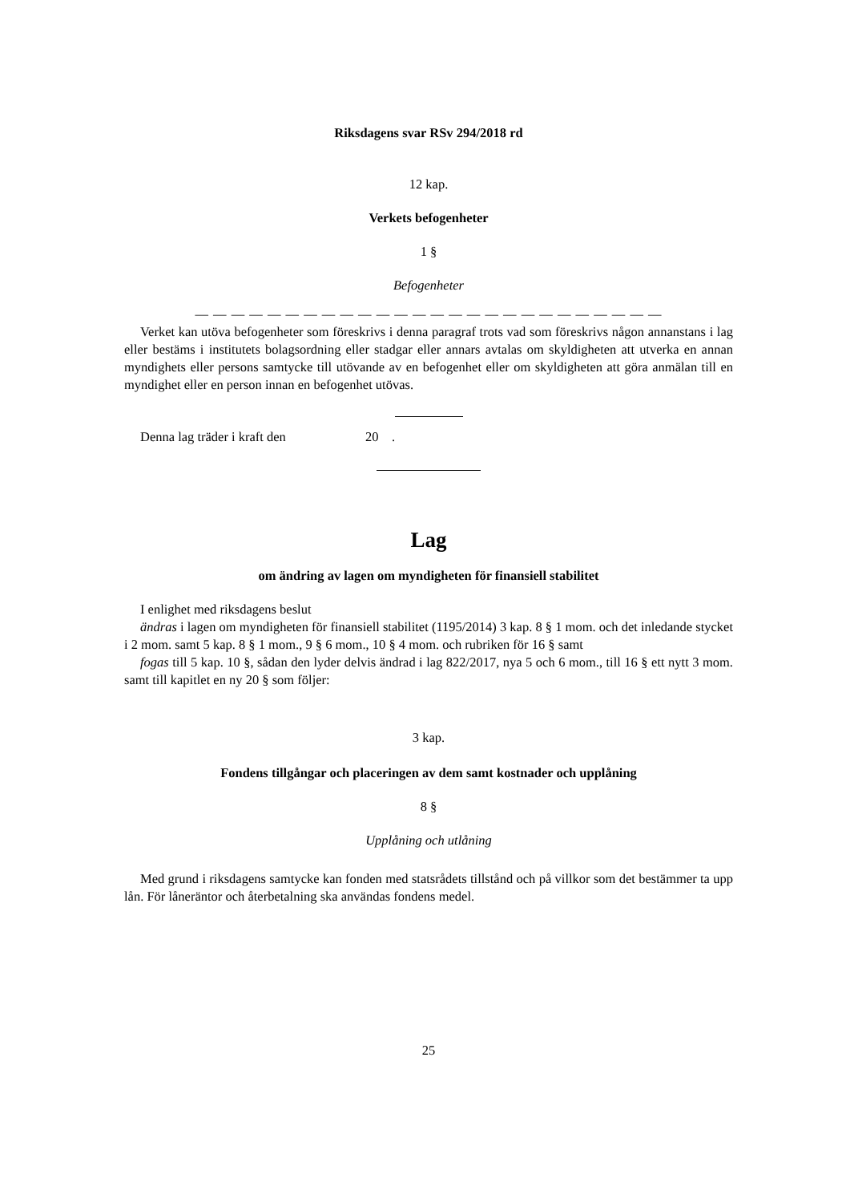Riksdagens svar RSv 294/2018 rd
12 kap.
Verkets befogenheter
1 §
Befogenheter
— — — — — — — — — — — — — — — — — — — — — — — — — —
Verket kan utöva befogenheter som föreskrivs i denna paragraf trots vad som föreskrivs någon annanstans i lag eller bestäms i institutets bolagsordning eller stadgar eller annars avtalas om skyldigheten att utverka en annan myndighets eller persons samtycke till utövande av en befogenhet eller om skyldigheten att göra anmälan till en myndighet eller en person innan en befogenhet utövas.
Denna lag träder i kraft den 20 .
Lag
om ändring av lagen om myndigheten för finansiell stabilitet
I enlighet med riksdagens beslut
ändras i lagen om myndigheten för finansiell stabilitet (1195/2014) 3 kap. 8 § 1 mom. och det inledande stycket i 2 mom. samt 5 kap. 8 § 1 mom., 9 § 6 mom., 10 § 4 mom. och rubriken för 16 § samt
fogas till 5 kap. 10 §, sådan den lyder delvis ändrad i lag 822/2017, nya 5 och 6 mom., till 16 § ett nytt 3 mom. samt till kapitlet en ny 20 § som följer:
3 kap.
Fondens tillgångar och placeringen av dem samt kostnader och upplåning
8 §
Upplåning och utlåning
Med grund i riksdagens samtycke kan fonden med statsrådets tillstånd och på villkor som det bestämmer ta upp lån. För låneräntor och återbetalning ska användas fondens medel.
25